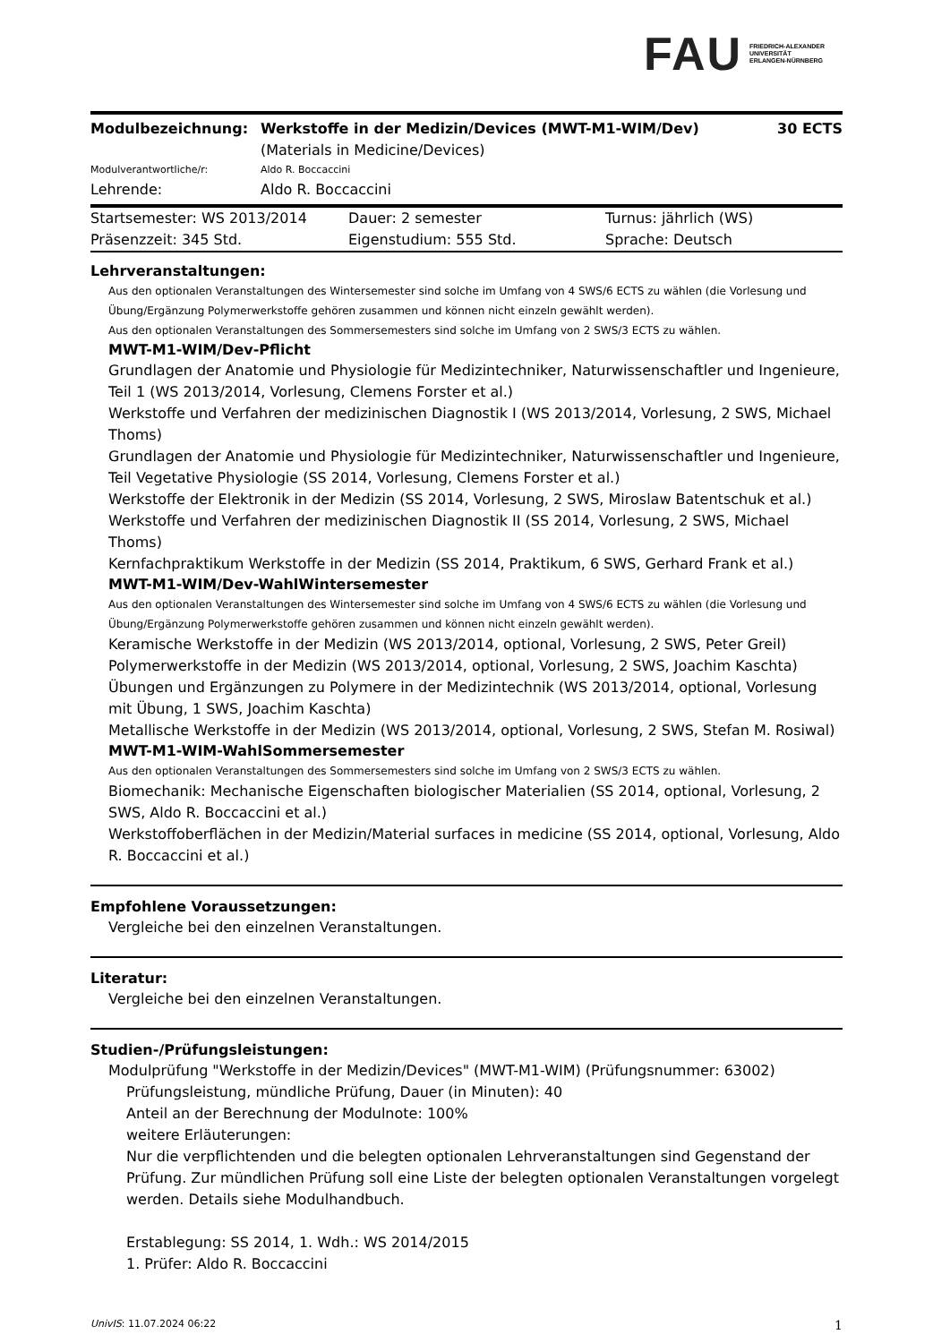FAU FRIEDRICH-ALEXANDER
UNIVERSITÄT
ERLANGEN-NÜRNBERG
| Modulbezeichnung: | Werkstoffe in der Medizin/Devices (MWT-M1-WIM/Dev) (Materials in Medicine/Devices) | 30 ECTS |
| Modulverantwortliche/r: | Aldo R. Boccaccini | |
| Lehrende: | Aldo R. Boccaccini | |
| Startsemester: WS 2013/2014 | Dauer: 2 semester | Turnus: jährlich (WS) |
| Präsenzzeit: 345 Std. | Eigenstudium: 555 Std. | Sprache: Deutsch |
Lehrveranstaltungen:
Aus den optionalen Veranstaltungen des Wintersemester sind solche im Umfang von 4 SWS/6 ECTS zu wählen (die Vorlesung und Übung/Ergänzung Polymerwerkstoffe gehören zusammen und können nicht einzeln gewählt werden).
Aus den optionalen Veranstaltungen des Sommersemesters sind solche im Umfang von 2 SWS/3 ECTS zu wählen.
MWT-M1-WIM/Dev-Pflicht
Grundlagen der Anatomie und Physiologie für Medizintechniker, Naturwissenschaftler und Ingenieure, Teil 1 (WS 2013/2014, Vorlesung, Clemens Forster et al.)
Werkstoffe und Verfahren der medizinischen Diagnostik I (WS 2013/2014, Vorlesung, 2 SWS, Michael Thoms)
Grundlagen der Anatomie und Physiologie für Medizintechniker, Naturwissenschaftler und Ingenieure, Teil Vegetative Physiologie (SS 2014, Vorlesung, Clemens Forster et al.)
Werkstoffe der Elektronik in der Medizin (SS 2014, Vorlesung, 2 SWS, Miroslaw Batentschuk et al.)
Werkstoffe und Verfahren der medizinischen Diagnostik II (SS 2014, Vorlesung, 2 SWS, Michael Thoms)
Kernfachpraktikum Werkstoffe in der Medizin (SS 2014, Praktikum, 6 SWS, Gerhard Frank et al.)
MWT-M1-WIM/Dev-WahlWintersemester
Aus den optionalen Veranstaltungen des Wintersemester sind solche im Umfang von 4 SWS/6 ECTS zu wählen (die Vorlesung und Übung/Ergänzung Polymerwerkstoffe gehören zusammen und können nicht einzeln gewählt werden).
Keramische Werkstoffe in der Medizin (WS 2013/2014, optional, Vorlesung, 2 SWS, Peter Greil)
Polymerwerkstoffe in der Medizin (WS 2013/2014, optional, Vorlesung, 2 SWS, Joachim Kaschta)
Übungen und Ergänzungen zu Polymere in der Medizintechnik (WS 2013/2014, optional, Vorlesung mit Übung, 1 SWS, Joachim Kaschta)
Metallische Werkstoffe in der Medizin (WS 2013/2014, optional, Vorlesung, 2 SWS, Stefan M. Rosiwal)
MWT-M1-WIM-WahlSommersemester
Aus den optionalen Veranstaltungen des Sommersemesters sind solche im Umfang von 2 SWS/3 ECTS zu wählen.
Biomechanik: Mechanische Eigenschaften biologischer Materialien (SS 2014, optional, Vorlesung, 2 SWS, Aldo R. Boccaccini et al.)
Werkstoffoberflächen in der Medizin/Material surfaces in medicine (SS 2014, optional, Vorlesung, Aldo R. Boccaccini et al.)
Empfohlene Voraussetzungen:
Vergleiche bei den einzelnen Veranstaltungen.
Literatur:
Vergleiche bei den einzelnen Veranstaltungen.
Studien-/Prüfungsleistungen:
Modulprüfung "Werkstoffe in der Medizin/Devices" (MWT-M1-WIM) (Prüfungsnummer: 63002)
Prüfungsleistung, mündliche Prüfung, Dauer (in Minuten): 40
Anteil an der Berechnung der Modulnote: 100%
weitere Erläuterungen:
Nur die verpflichtenden und die belegten optionalen Lehrveranstaltungen sind Gegenstand der Prüfung. Zur mündlichen Prüfung soll eine Liste der belegten optionalen Veranstaltungen vorgelegt werden. Details siehe Modulhandbuch.
Erstablegung: SS 2014, 1. Wdh.: WS 2014/2015
1. Prüfer: Aldo R. Boccaccini
UnivIS: 11.07.2024 06:22 1